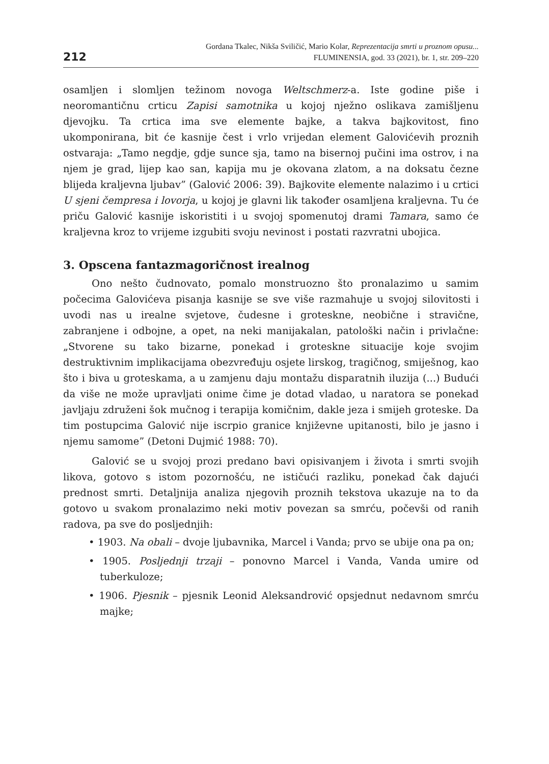212
Gordana Tkalec, Nikša Sviličić, Mario Kolar, Reprezentacija smrti u proznom opusu...
FLUMINENSIA, god. 33 (2021), br. 1, str. 209–220
osamljen i slomljen težinom novoga Weltschmerz-a. Iste godine piše i neoromantičnu crticu Zapisi samotnika u kojoj nježno oslikava zamišljenu djevojku. Ta crtica ima sve elemente bajke, a takva bajkovitost, fino ukomponirana, bit će kasnije čest i vrlo vrijedan element Galovićevih proznih ostvaraja: „Tamo negdje, gdje sunce sja, tamo na bisernoj pučini ima ostrov, i na njem je grad, lijep kao san, kapija mu je okovana zlatom, a na doksatu čezne blijeda kraljevna ljubav” (Galović 2006: 39). Bajkovite elemente nalazimo i u crtici U sjeni čempresa i lovorja, u kojoj je glavni lik također osamljena kraljevna. Tu će priču Galović kasnije iskoristiti i u svojoj spomenutoj drami Tamara, samo će kraljevna kroz to vrijeme izgubiti svoju nevinost i postati razvratni ubojica.
3. Opscena fantazmagoričnost irealnog
Ono nešto čudnovato, pomalo monstruozno što pronalazimo u samim počecima Galovićeva pisanja kasnije se sve više razmahuje u svojoj silovitosti i uvodi nas u irealne svjetove, čudesne i groteskne, neobične i stravične, zabranjene i odbojne, a opet, na neki manijakalan, patološki način i privlačne: „Stvorene su tako bizarne, ponekad i groteskne situacije koje svojim destruktivnim implikacijama obezvređuju osjete lirskog, tragičnog, smiješnog, kao što i biva u groteskama, a u zamjenu daju montažu disparatnih iluzija (...) Budući da više ne može upravljati onime čime je dotad vladao, u naratora se ponekad javljaju združeni šok mučnog i terapija komičnim, dakle jeza i smijeh groteske. Da tim postupcima Galović nije iscrpio granice književne upitanosti, bilo je jasno i njemu samome” (Detoni Dujmić 1988: 70).
Galović se u svojoj prozi predano bavi opisivanjem i života i smrti svojih likova, gotovo s istom pozornošću, ne ističući razliku, ponekad čak dajući prednost smrti. Detaljnija analiza njegovih proznih tekstova ukazuje na to da gotovo u svakom pronalazimo neki motiv povezan sa smrću, počevši od ranih radova, pa sve do posljednjih:
• 1903. Na obali – dvoje ljubavnika, Marcel i Vanda; prvo se ubije ona pa on;
• 1905. Posljednji trzaji – ponovno Marcel i Vanda, Vanda umire od tuberkuloze;
• 1906. Pjesnik – pjesnik Leonid Aleksandrović opsjednut nedavnom smrću majke;